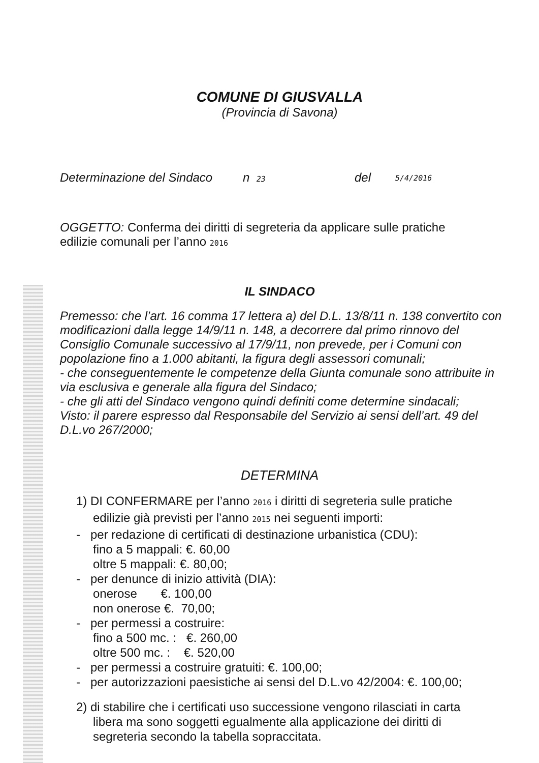COMUNE DI GIUSVALLA
(Provincia di Savona)
Determinazione del Sindaco n 23 del 5/4/2016
OGGETTO: Conferma dei diritti di segreteria da applicare sulle pratiche edilizie comunali per l’anno 2016
IL SINDACO
Premesso: che l’art. 16 comma 17 lettera a) del D.L. 13/8/11 n. 138 convertito con modificazioni dalla legge 14/9/11 n. 148, a decorrere dal primo rinnovo del Consiglio Comunale successivo al 17/9/11, non prevede, per i Comuni con popolazione fino a 1.000 abitanti, la figura degli assessori comunali;
- che conseguentemente le competenze della Giunta comunale sono attribuite in via esclusiva e generale alla figura del Sindaco;
- che gli atti del Sindaco vengono quindi definiti come determine sindacali;
Visto: il parere espresso dal Responsabile del Servizio ai sensi dell’art. 49 del D.L.vo 267/2000;
DETERMINA
1) DI CONFERMARE per l’anno 2016 i diritti di segreteria sulle pratiche
edilizie già previsti per l’anno 2015 nei seguenti importi:
- per redazione di certificati di destinazione urbanistica (CDU):
fino a 5 mappali: €. 60,00
oltre 5 mappali: €. 80,00;
- per denunce di inizio attività (DIA):
onerose €. 100,00
non onerose €. 70,00;
- per permessi a costruire:
fino a 500 mc. : €. 260,00
oltre 500 mc. : €. 520,00
- per permessi a costruire gratuiti: €. 100,00;
- per autorizzazioni paesistiche ai sensi del D.L.vo 42/2004: €. 100,00;
2) di stabilire che i certificati uso successione vengono rilasciati in carta
libera ma sono soggetti egualmente alla applicazione dei diritti di segreteria secondo la tabella sopraccitata.